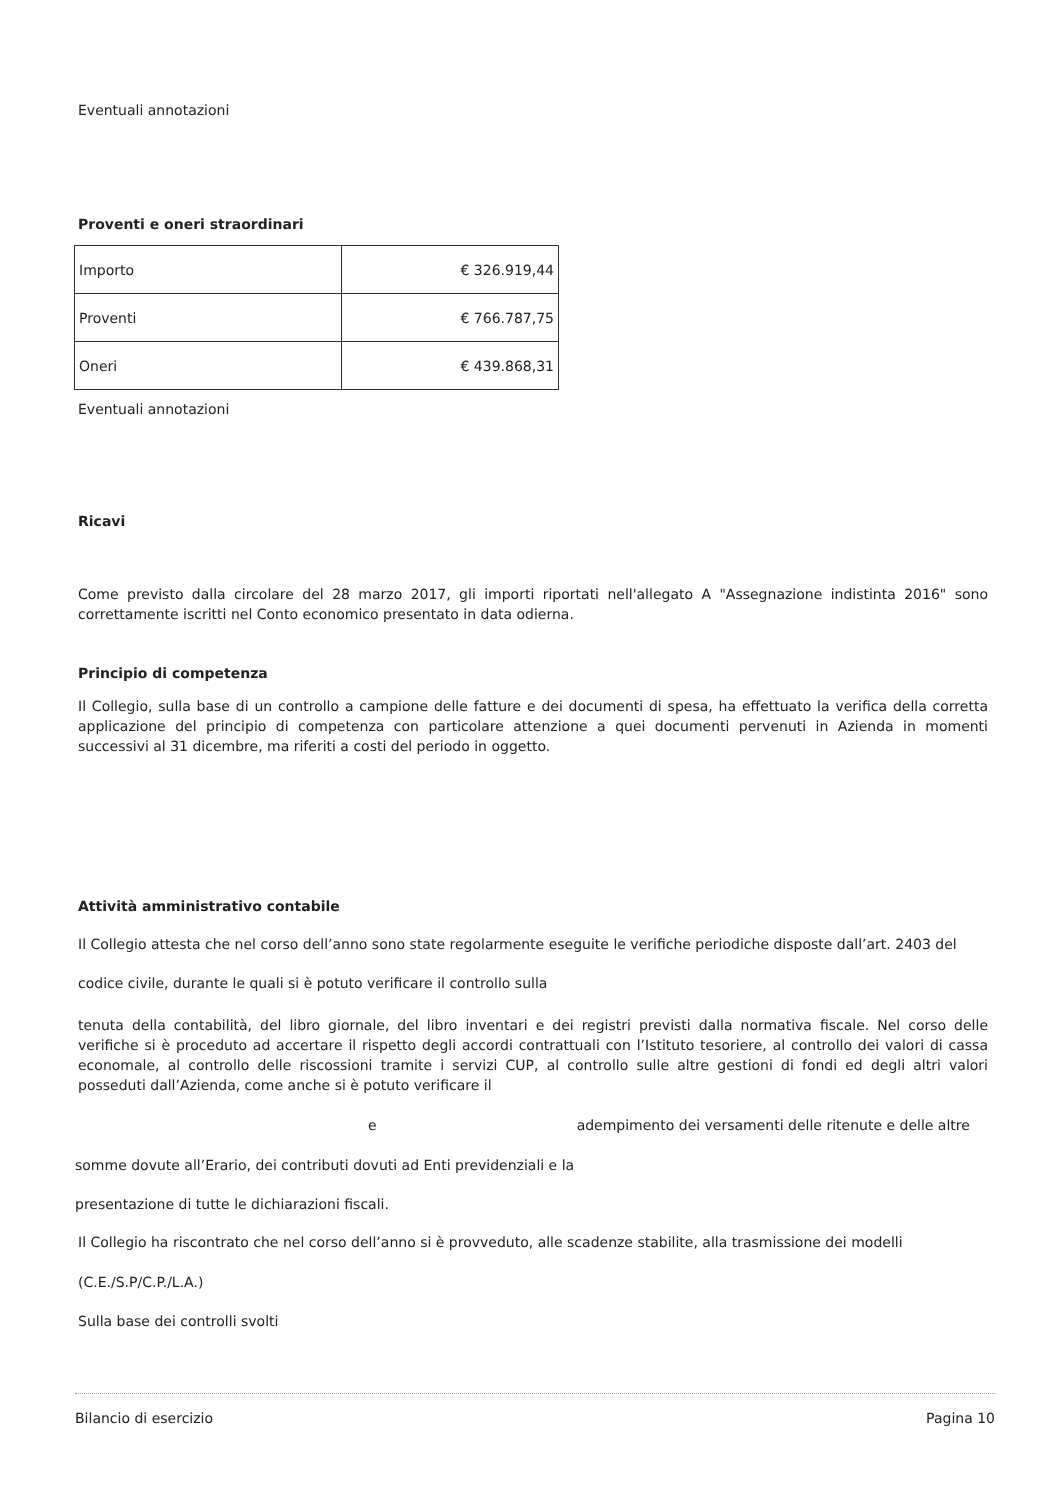Eventuali annotazioni
Proventi e oneri straordinari
| Importo | € 326.919,44 |
| Proventi | € 766.787,75 |
| Oneri | € 439.868,31 |
Eventuali annotazioni
Ricavi
Come previsto dalla circolare del 28 marzo 2017, gli importi riportati nell'allegato A "Assegnazione indistinta 2016" sono correttamente iscritti nel Conto economico presentato in data odierna.
Principio di competenza
Il Collegio, sulla base di un controllo a campione delle fatture e dei documenti di spesa, ha effettuato la verifica della corretta applicazione del principio di competenza con particolare attenzione a quei documenti pervenuti in Azienda in momenti successivi al 31 dicembre, ma riferiti a costi del periodo in oggetto.
Attività amministrativo contabile
Il Collegio attesta che nel corso dell’anno sono state regolarmente eseguite le verifiche periodiche disposte dall’art. 2403 del
codice civile, durante le quali si è potuto verificare il controllo sulla
tenuta della contabilità, del libro giornale, del libro inventari e dei registri previsti dalla normativa fiscale. Nel corso delle verifiche si è proceduto ad accertare il rispetto degli accordi contrattuali con l’Istituto tesoriere, al controllo dei valori di cassa economale, al controllo delle riscossioni tramite i servizi CUP, al controllo sulle altre gestioni di fondi ed degli altri valori posseduti dall’Azienda, come anche si è potuto verificare il
e adempimento dei versamenti delle ritenute e delle altre
somme dovute all’Erario, dei contributi dovuti ad Enti previdenziali e la
presentazione di tutte le dichiarazioni fiscali.
Il Collegio ha riscontrato che nel corso dell’anno si è provveduto, alle scadenze stabilite, alla trasmissione dei modelli
(C.E./S.P/C.P./L.A.)
Sulla base dei controlli svolti
Bilancio di esercizio Pagina 10